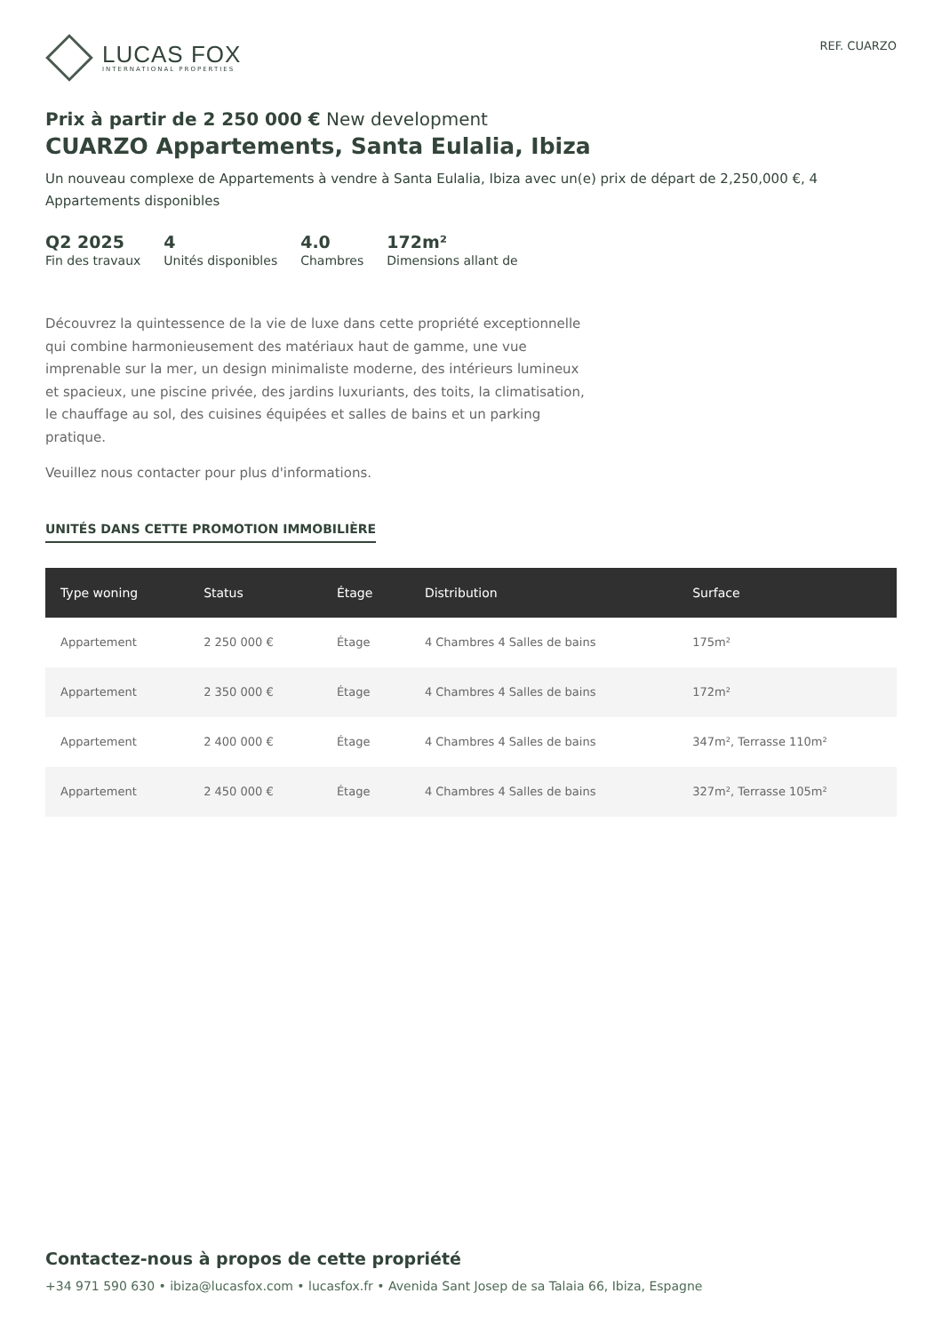LUCAS FOX
INTERNATIONAL PROPERTIES
REF. CUARZO
Prix à partir de 2 250 000 € New development
CUARZO Appartements, Santa Eulalia, Ibiza
Un nouveau complexe de Appartements à vendre à Santa Eulalia, Ibiza avec un(e) prix de départ de 2,250,000 €, 4 Appartements disponibles
Q2 2025
Fin des travaux
4
Unités disponibles
4.0
Chambres
172m²
Dimensions allant de
Découvrez la quintessence de la vie de luxe dans cette propriété exceptionnelle qui combine harmonieusement des matériaux haut de gamme, une vue imprenable sur la mer, un design minimaliste moderne, des intérieurs lumineux et spacieux, une piscine privée, des jardins luxuriants, des toits, la climatisation, le chauffage au sol, des cuisines équipées et salles de bains et un parking pratique.
Veuillez nous contacter pour plus d'informations.
UNITÉS DANS CETTE PROMOTION IMMOBILIÈRE
| Type woning | Status | Étage | Distribution | Surface |
| --- | --- | --- | --- | --- |
| Appartement | 2 250 000 € | Étage | 4 Chambres 4 Salles de bains | 175m² |
| Appartement | 2 350 000 € | Étage | 4 Chambres 4 Salles de bains | 172m² |
| Appartement | 2 400 000 € | Étage | 4 Chambres 4 Salles de bains | 347m², Terrasse 110m² |
| Appartement | 2 450 000 € | Étage | 4 Chambres 4 Salles de bains | 327m², Terrasse 105m² |
Contactez-nous à propos de cette propriété
+34 971 590 630 • ibiza@lucasfox.com • lucasfox.fr • Avenida Sant Josep de sa Talaia 66, Ibiza, Espagne